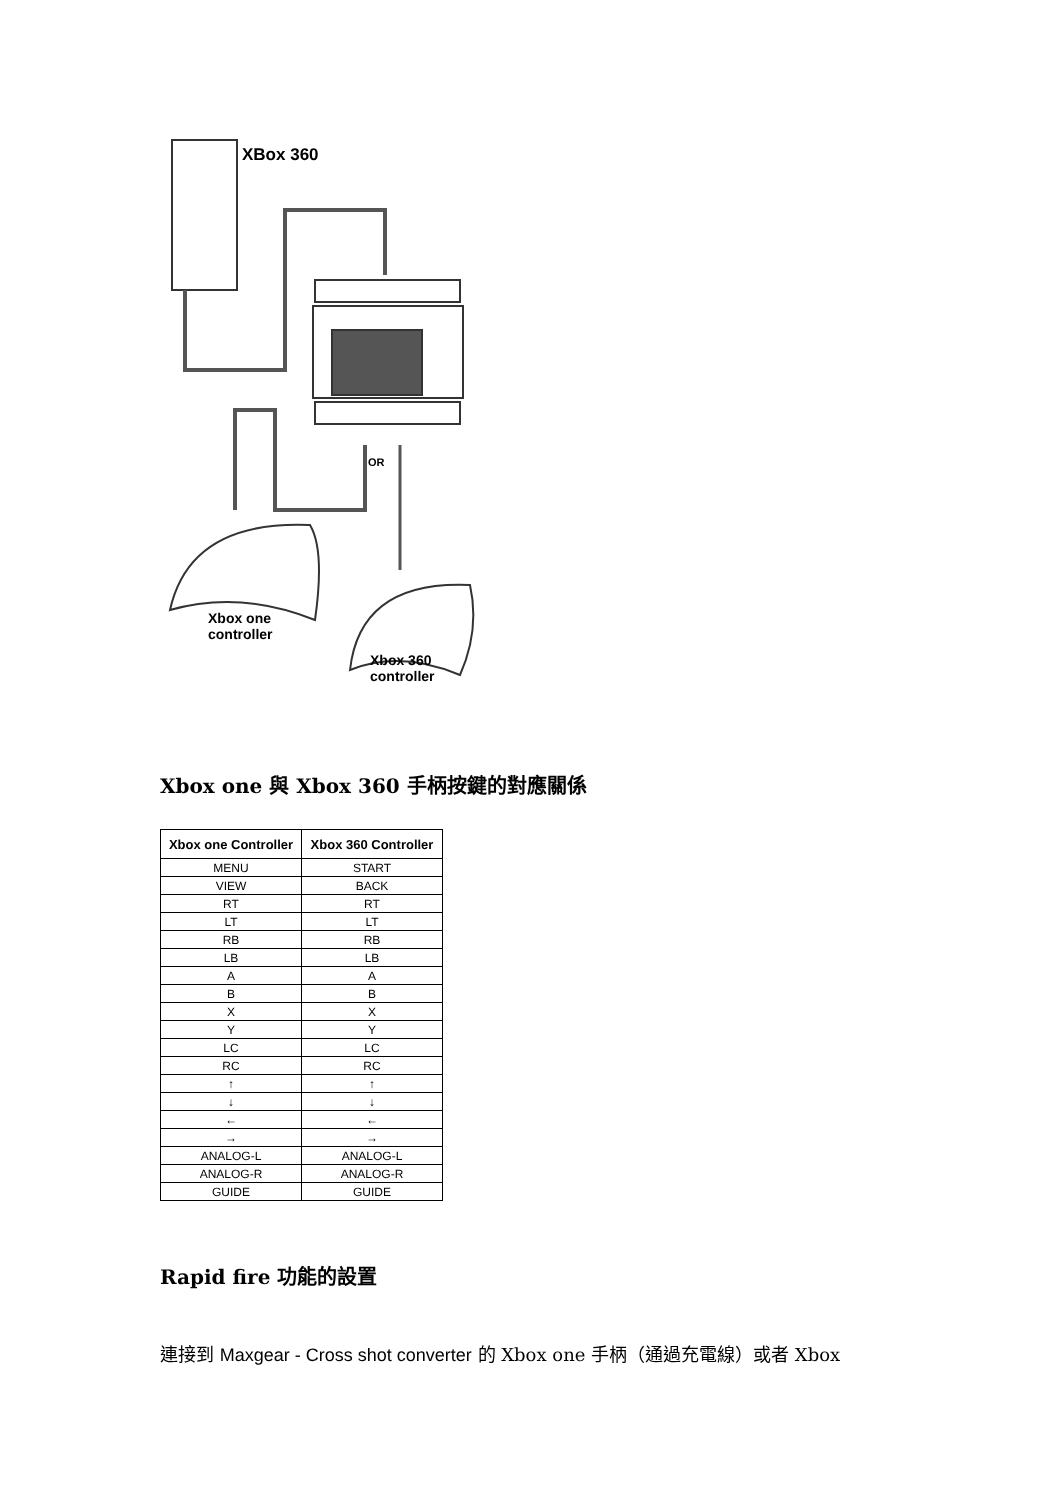XBox 360
OR
Xbox one
controller
Xbox 360
controller
Xbox one 與 Xbox 360 手柄按鍵的對應關係
| Xbox one Controller | Xbox 360 Controller |
| --- | --- |
| MENU | START |
| VIEW | BACK |
| RT | RT |
| LT | LT |
| RB | RB |
| LB | LB |
| A | A |
| B | B |
| X | X |
| Y | Y |
| LC | LC |
| RC | RC |
| ↑ | ↑ |
| ↓ | ↓ |
| ← | ← |
| → | → |
| ANALOG-L | ANALOG-L |
| ANALOG-R | ANALOG-R |
| GUIDE | GUIDE |
Rapid fire 功能的設置
連接到 Maxgear - Cross shot converter 的 Xbox one 手柄（通過充電線）或者 Xbox